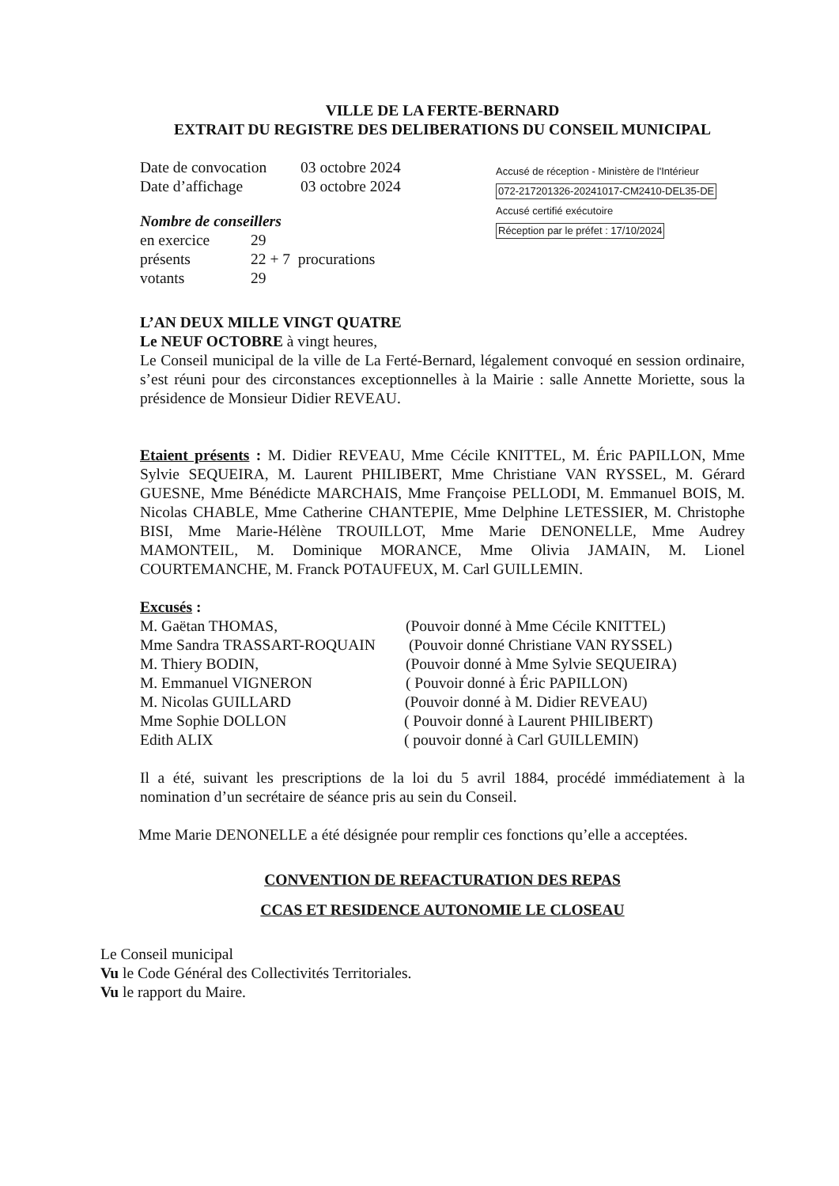VILLE DE LA FERTE-BERNARD
EXTRAIT DU REGISTRE DES DELIBERATIONS DU CONSEIL MUNICIPAL
Date de convocation 03 octobre 2024
Date d’affichage 03 octobre 2024
Nombre de conseillers
en exercice 29
présents 22 + 7 procurations
votants 29
Accusé de réception - Ministère de l'Intérieur
072-217201326-20241017-CM2410-DEL35-DE
Accusé certifié exécutoire
Réception par le préfet : 17/10/2024
L’AN DEUX MILLE VINGT QUATRE
Le NEUF OCTOBRE à vingt heures,
Le Conseil municipal de la ville de La Ferté-Bernard, légalement convoqué en session ordinaire, s’est réuni pour des circonstances exceptionnelles à la Mairie : salle Annette Moriette, sous la présidence de Monsieur Didier REVEAU.
Etaient présents : M. Didier REVEAU, Mme Cécile KNITTEL, M. Éric PAPILLON, Mme Sylvie SEQUEIRA, M. Laurent PHILIBERT, Mme Christiane VAN RYSSEL, M. Gérard GUESNE, Mme Bénédicte MARCHAIS, Mme Françoise PELLODI, M. Emmanuel BOIS, M. Nicolas CHABLE, Mme Catherine CHANTEPIE, Mme Delphine LETESSIER, M. Christophe BISI, Mme Marie-Hélène TROUILLOT, Mme Marie DENONELLE, Mme Audrey MAMONTEIL, M. Dominique MORANCE, Mme Olivia JAMAIN, M. Lionel COURTEMANCHE, M. Franck POTAUFEUX, M. Carl GUILLEMIN.
Excusés :
M. Gaëtan THOMAS, (Pouvoir donné à Mme Cécile KNITTEL)
Mme Sandra TRASSART-ROQUAIN (Pouvoir donné Christiane VAN RYSSEL)
M. Thiery BODIN, (Pouvoir donné à Mme Sylvie SEQUEIRA)
M. Emmanuel VIGNERON ( Pouvoir donné à Éric PAPILLON)
M. Nicolas GUILLARD (Pouvoir donné à M. Didier REVEAU)
Mme Sophie DOLLON ( Pouvoir donné à Laurent PHILIBERT)
Edith ALIX ( pouvoir donné à Carl GUILLEMIN)
Il a été, suivant les prescriptions de la loi du 5 avril 1884, procédé immédiatement à la nomination d’un secrétaire de séance pris au sein du Conseil.
Mme Marie DENONELLE a été désignée pour remplir ces fonctions qu’elle a acceptées.
CONVENTION DE REFACTURATION DES REPAS
CCAS ET RESIDENCE AUTONOMIE LE CLOSEAU
Le Conseil municipal
Vu le Code Général des Collectivités Territoriales.
Vu le rapport du Maire.